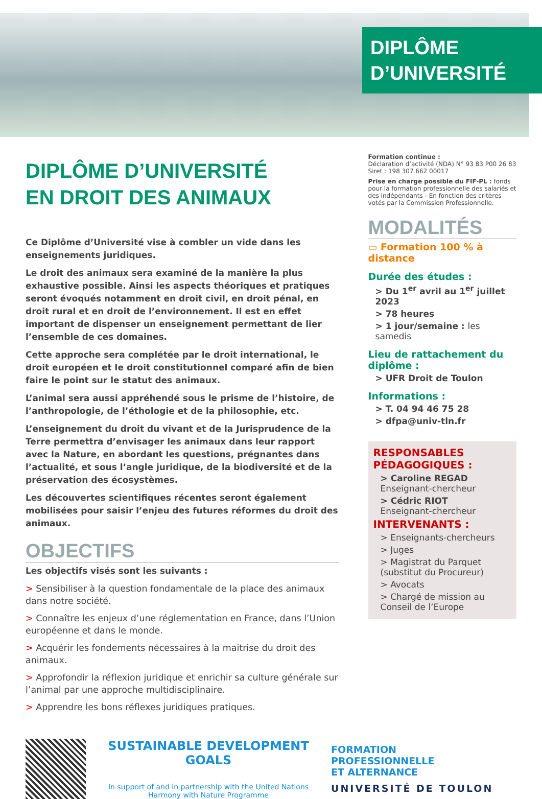DIPLÔME
D’UNIVERSITÉ
DIPLÔME D’UNIVERSITÉ
EN DROIT DES ANIMAUX
Ce Diplôme d’Université vise à combler un vide dans les enseignements juridiques.
Le droit des animaux sera examiné de la manière la plus exhaustive possible. Ainsi les aspects théoriques et pratiques seront évoqués notamment en droit civil, en droit pénal, en droit rural et en droit de l’environnement. Il est en effet important de dispenser un enseignement permettant de lier l’ensemble de ces domaines.
Cette approche sera complétée par le droit international, le droit européen et le droit constitutionnel comparé afin de bien faire le point sur le statut des animaux.
L’animal sera aussi appréhendé sous le prisme de l’histoire, de l’anthropologie, de l’éthologie et de la philosophie, etc.
L’enseignement du droit du vivant et de la Jurisprudence de la Terre permettra d’envisager les animaux dans leur rapport avec la Nature, en abordant les questions, prégnantes dans l’actualité, et sous l’angle juridique, de la biodiversité et de la préservation des écosystèmes.
Les découvertes scientifiques récentes seront également mobilisées pour saisir l’enjeu des futures réformes du droit des animaux.
OBJECTIFS
Les objectifs visés sont les suivants :
> Sensibiliser à la question fondamentale de la place des animaux dans notre société.
> Connaître les enjeux d’une réglementation en France, dans l’Union européenne et dans le monde.
> Acquérir les fondements nécessaires à la maitrise du droit des animaux.
> Approfondir la réflexion juridique et enrichir sa culture générale sur l’animal par une approche multidisciplinaire.
> Apprendre les bons réflexes juridiques pratiques.
Formation continue :
Déclaration d’activité (NDA) N° 93 83 P00 26 83
Siret : 198 307 662 00017
Prise en charge possible du FIF-PL : fonds pour la formation professionnelle des salariés et des indépendants - En fonction des critères votés par la Commission Professionnelle.
MODALITÉS
▭ Formation 100 % à distance
Durée des études :
> Du 1<sup>er</sup> avril au 1<sup>er</sup> juillet 2023
> 78 heures
> 1 jour/semaine : les samedis
Lieu de rattachement du diplôme :
> UFR Droit de Toulon
Informations :
> T. 04 94 46 75 28
> dfpa@univ-tln.fr
RESPONSABLES
PÉDAGOGIQUES :
> Caroline REGAD
Enseignant-chercheur
> Cédric RIOT
Enseignant-chercheur
INTERVENANTS :
> Enseignants-chercheurs
> Juges
> Magistrat du Parquet (substitut du Procureur)
> Avocats
> Chargé de mission au Conseil de l’Europe
SUSTAINABLE DEVELOPMENT GOALS
In support of and in partnership with the United Nations
Harmony with Nature Programme
FORMATION
PROFESSIONNELLE
ET ALTERNANCE
UNIVERSITÉ DE TOULON